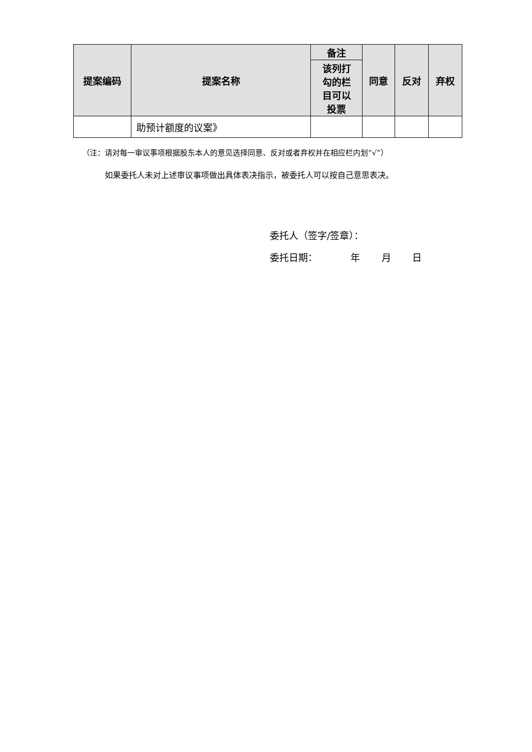| 提案编码 | 提案名称 | 备注 | 同意 | 反对 | 弃权 |
| --- | --- | --- | --- | --- | --- |
| | | 该列打 勾的栏 目可以 投票 | | | |
| | 助预计额度的议案》 | | | | |
（注：请对每一审议事项根据股东本人的意见选择同意、反对或者弃权并在相应栏内划“√”）
如果委托人未对上述审议事项做出具体表决指示，被委托人可以按自己意思表决。
委托人（签字/签章）：
委托日期： 年 月 日